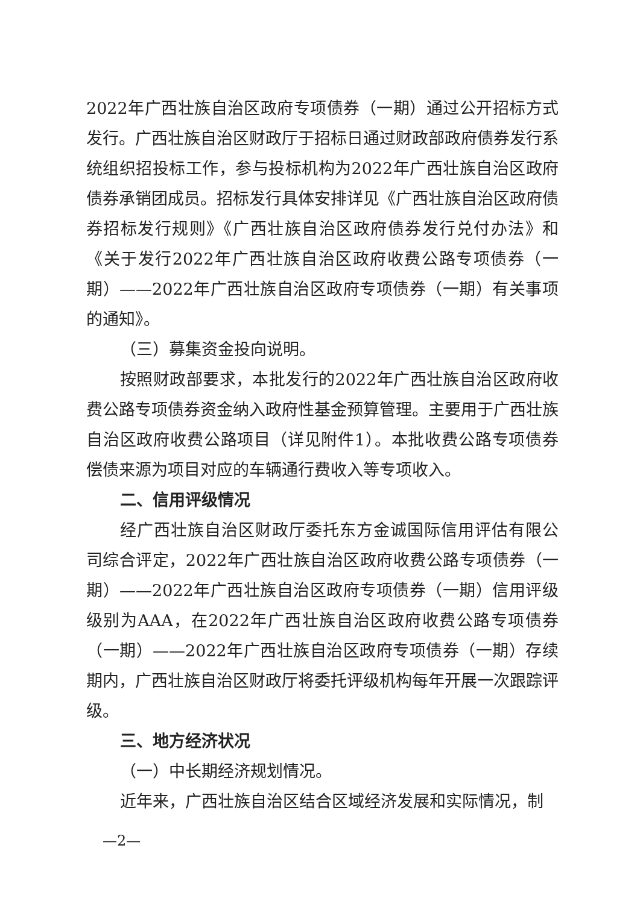2022年广西壮族自治区政府专项债券（一期）通过公开招标方式发行。广西壮族自治区财政厅于招标日通过财政部政府债券发行系统组织招投标工作，参与投标机构为2022年广西壮族自治区政府债券承销团成员。招标发行具体安排详见《广西壮族自治区政府债券招标发行规则》《广西壮族自治区政府债券发行兑付办法》和《关于发行2022年广西壮族自治区政府收费公路专项债券（一期）——2022年广西壮族自治区政府专项债券（一期）有关事项的通知》。
（三）募集资金投向说明。
按照财政部要求，本批发行的2022年广西壮族自治区政府收费公路专项债券资金纳入政府性基金预算管理。主要用于广西壮族自治区政府收费公路项目（详见附件1）。本批收费公路专项债券偿债来源为项目对应的车辆通行费收入等专项收入。
二、信用评级情况
经广西壮族自治区财政厅委托东方金诚国际信用评估有限公司综合评定，2022年广西壮族自治区政府收费公路专项债券（一期）——2022年广西壮族自治区政府专项债券（一期）信用评级级别为AAA，在2022年广西壮族自治区政府收费公路专项债券（一期）——2022年广西壮族自治区政府专项债券（一期）存续期内，广西壮族自治区财政厅将委托评级机构每年开展一次跟踪评级。
三、地方经济状况
（一）中长期经济规划情况。
近年来，广西壮族自治区结合区域经济发展和实际情况，制
—2—